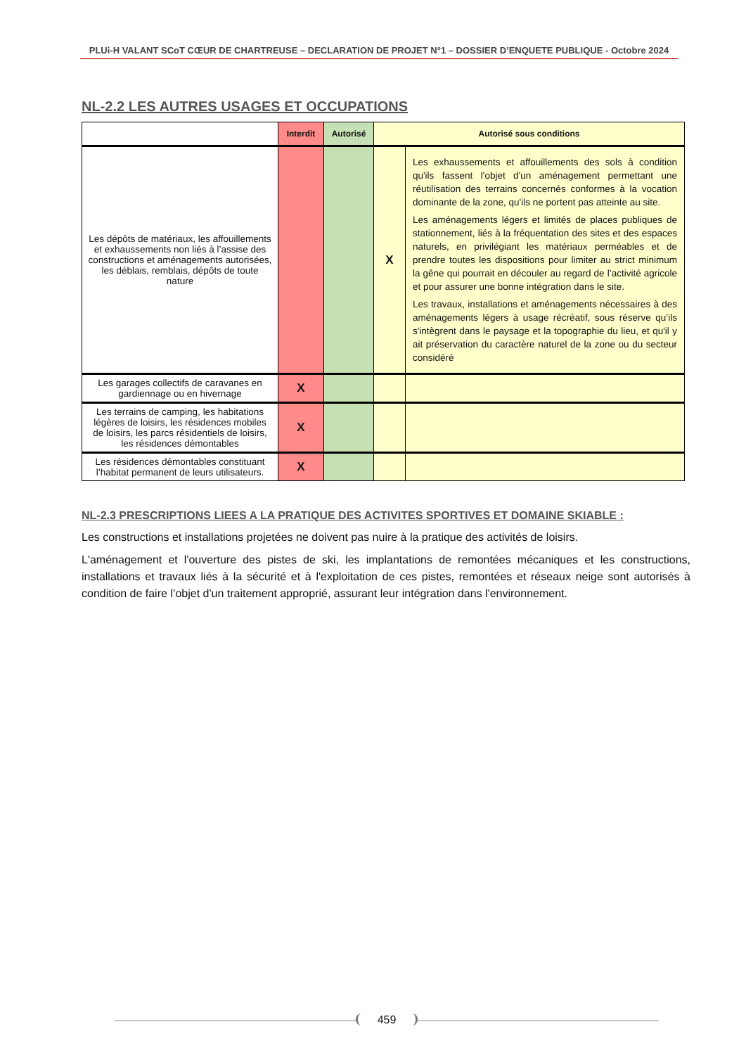PLUi-H VALANT SCoT CŒUR DE CHARTREUSE – DECLARATION DE PROJET N°1 – DOSSIER D’ENQUETE PUBLIQUE - Octobre 2024
NL-2.2 LES AUTRES USAGES ET OCCUPATIONS
| | Interdit | Autorisé | Autorisé sous conditions | |
| --- | --- | --- | --- | --- |
| Les dépôts de matériaux, les affouillements et exhaussements non liés à l’assise des constructions et aménagements autorisées, les déblais, remblais, dépôts de toute nature | | | X | Les exhaussements et affouillements des sols à condition qu'ils fassent l'objet d'un aménagement permettant une réutilisation des terrains concernés conformes à la vocation dominante de la zone, qu'ils ne portent pas atteinte au site. Les aménagements légers et limités de places publiques de stationnement, liés à la fréquentation des sites et des espaces naturels, en privilégiant les matériaux perméables et de prendre toutes les dispositions pour limiter au strict minimum la gêne qui pourrait en découler au regard de l’activité agricole et pour assurer une bonne intégration dans le site. Les travaux, installations et aménagements nécessaires à des aménagements légers à usage récréatif, sous réserve qu’ils s'intègrent dans le paysage et la topographie du lieu, et qu'il y ait préservation du caractère naturel de la zone ou du secteur considéré |
| Les garages collectifs de caravanes en gardiennage ou en hivernage | X | | | |
| Les terrains de camping, les habitations légères de loisirs, les résidences mobiles de loisirs, les parcs résidentiels de loisirs, les résidences démontables | X | | | |
| Les résidences démontables constituant l’habitat permanent de leurs utilisateurs. | X | | | |
NL-2.3 PRESCRIPTIONS LIEES A LA PRATIQUE DES ACTIVITES SPORTIVES ET DOMAINE SKIABLE :
Les constructions et installations projetées ne doivent pas nuire à la pratique des activités de loisirs.
L'aménagement et l'ouverture des pistes de ski, les implantations de remontées mécaniques et les constructions, installations et travaux liés à la sécurité et à l'exploitation de ces pistes, remontées et réseaux neige sont autorisés à condition de faire l’objet d'un traitement approprié, assurant leur intégration dans l'environnement.
459